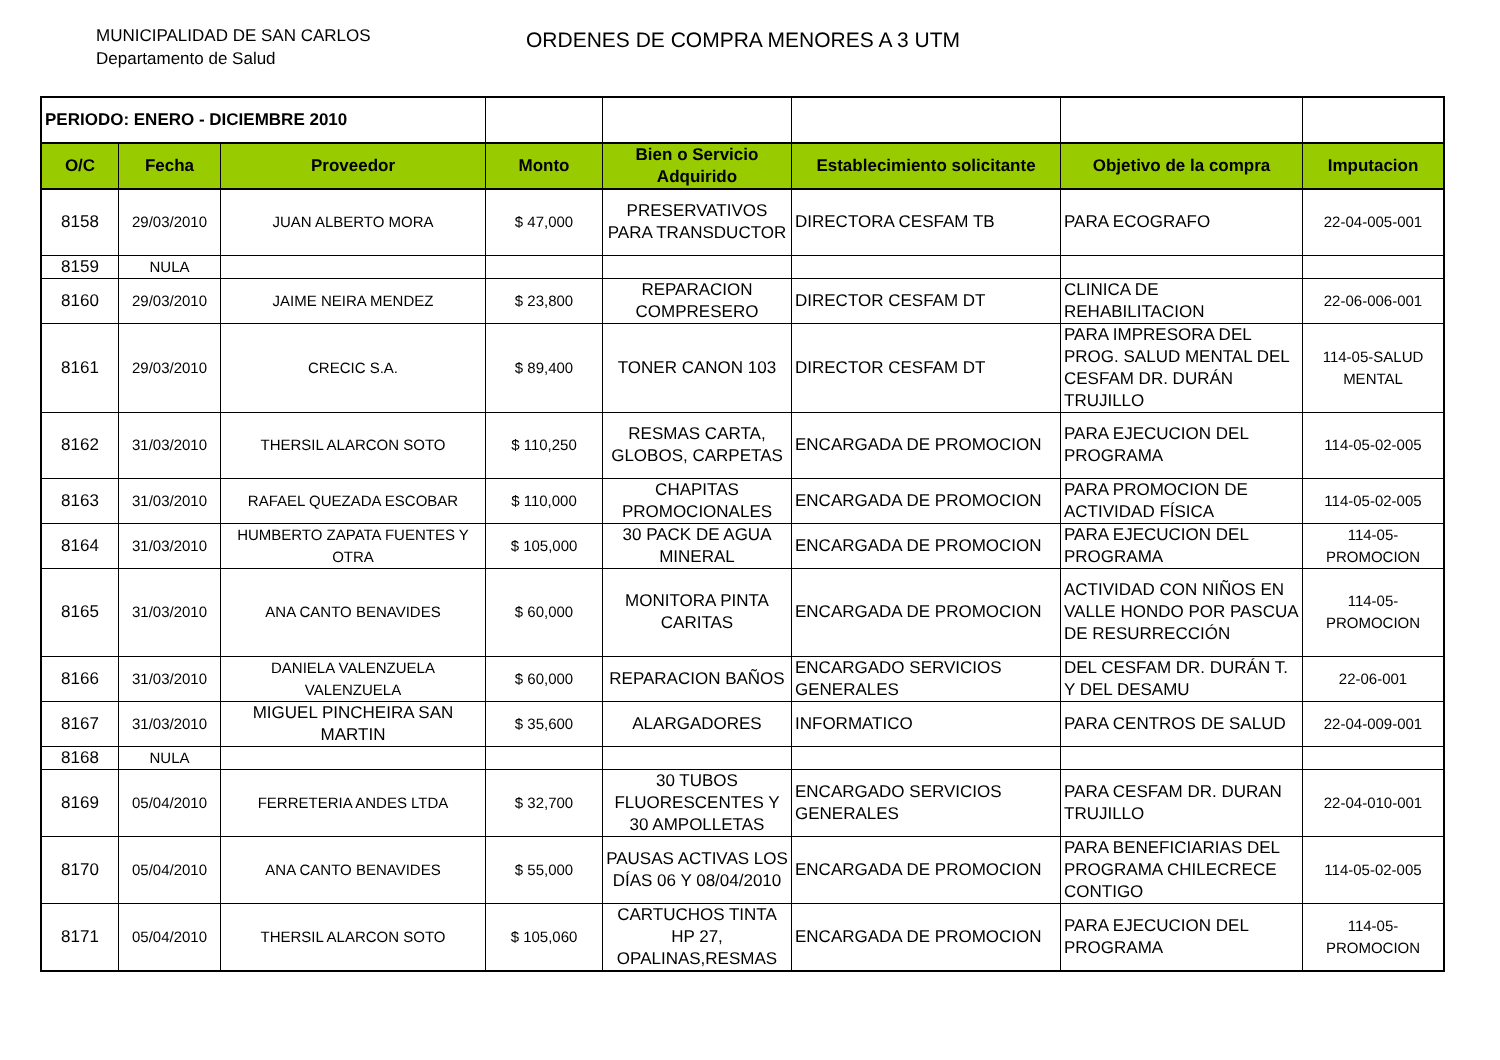MUNICIPALIDAD DE SAN CARLOS
Departamento de Salud
ORDENES DE COMPRA MENORES A 3 UTM
| PERIODO: ENERO - DICIEMBRE 2010 | | | | | | | |
| O/C | Fecha | Proveedor | Monto | Bien o Servicio Adquirido | Establecimiento solicitante | Objetivo de la compra | Imputacion |
| 8158 | 29/03/2010 | JUAN ALBERTO MORA | $ 47,000 | PRESERVATIVOS PARA TRANSDUCTOR | DIRECTORA CESFAM TB | PARA ECOGRAFO | 22-04-005-001 |
| 8159 | NULA | | | | | | |
| 8160 | 29/03/2010 | JAIME NEIRA MENDEZ | $ 23,800 | REPARACION COMPRESERO | DIRECTOR CESFAM DT | CLINICA DE REHABILITACION | 22-06-006-001 |
| 8161 | 29/03/2010 | CRECIC S.A. | $ 89,400 | TONER CANON 103 | DIRECTOR CESFAM DT | PARA IMPRESORA DEL PROG. SALUD MENTAL DEL CESFAM DR. DURÁN TRUJILLO | 114-05-SALUD MENTAL |
| 8162 | 31/03/2010 | THERSIL ALARCON SOTO | $ 110,250 | RESMAS CARTA, GLOBOS, CARPETAS | ENCARGADA DE PROMOCION | PARA EJECUCION DEL PROGRAMA | 114-05-02-005 |
| 8163 | 31/03/2010 | RAFAEL QUEZADA ESCOBAR | $ 110,000 | CHAPITAS PROMOCIONALES | ENCARGADA DE PROMOCION | PARA PROMOCION DE ACTIVIDAD FÍSICA | 114-05-02-005 |
| 8164 | 31/03/2010 | HUMBERTO ZAPATA FUENTES Y OTRA | $ 105,000 | 30 PACK DE AGUA MINERAL | ENCARGADA DE PROMOCION | PARA EJECUCION DEL PROGRAMA | 114-05-PROMOCION |
| 8165 | 31/03/2010 | ANA CANTO BENAVIDES | $ 60,000 | MONITORA PINTA CARITAS | ENCARGADA DE PROMOCION | ACTIVIDAD CON NIÑOS EN VALLE HONDO POR PASCUA DE RESURRECCIÓN | 114-05-PROMOCION |
| 8166 | 31/03/2010 | DANIELA VALENZUELA VALENZUELA | $ 60,000 | REPARACION BAÑOS | ENCARGADO SERVICIOS GENERALES | DEL CESFAM DR. DURÁN T. Y DEL DESAMU | 22-06-001 |
| 8167 | 31/03/2010 | MIGUEL PINCHEIRA SAN MARTIN | $ 35,600 | ALARGADORES | INFORMATICO | PARA CENTROS DE SALUD | 22-04-009-001 |
| 8168 | NULA | | | | | | |
| 8169 | 05/04/2010 | FERRETERIA ANDES LTDA | $ 32,700 | 30 TUBOS FLUORESCENTES Y 30 AMPOLLETAS | ENCARGADO SERVICIOS GENERALES | PARA CESFAM DR. DURAN TRUJILLO | 22-04-010-001 |
| 8170 | 05/04/2010 | ANA CANTO BENAVIDES | $ 55,000 | PAUSAS ACTIVAS LOS DÍAS 06 Y 08/04/2010 | ENCARGADA DE PROMOCION | PARA BENEFICIARIAS DEL PROGRAMA CHILECRECE CONTIGO | 114-05-02-005 |
| 8171 | 05/04/2010 | THERSIL ALARCON SOTO | $ 105,060 | CARTUCHOS TINTA HP 27, OPALINAS,RESMAS | ENCARGADA DE PROMOCION | PARA EJECUCION DEL PROGRAMA | 114-05-PROMOCION |